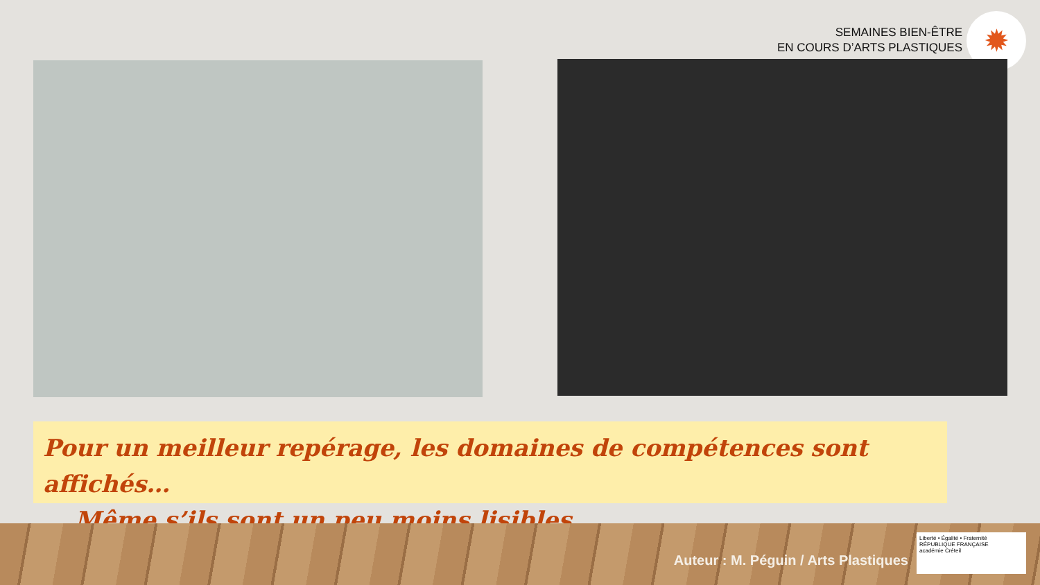SEMAINES BIEN-ÊTRE
EN COURS D’ARTS PLASTIQUES
✹
Pour un meilleur repérage, les domaines de compétences sont affichés…
… Même s’ils sont un peu moins lisibles.
Auteur : M. Péguin / Arts Plastiques
Liberté • Égalité • Fraternité
RÉPUBLIQUE FRANÇAISE
académie Créteil